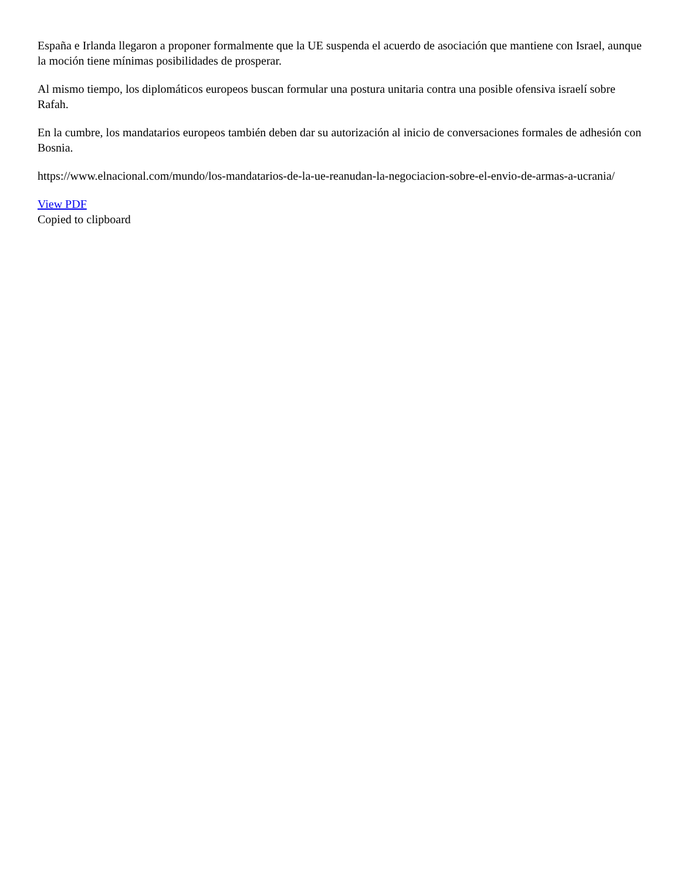España e Irlanda llegaron a proponer formalmente que la UE suspenda el acuerdo de asociación que mantiene con Israel, aunque la moción tiene mínimas posibilidades de prosperar.
Al mismo tiempo, los diplomáticos europeos buscan formular una postura unitaria contra una posible ofensiva israelí sobre Rafah.
En la cumbre, los mandatarios europeos también deben dar su autorización al inicio de conversaciones formales de adhesión con Bosnia.
https://www.elnacional.com/mundo/los-mandatarios-de-la-ue-reanudan-la-negociacion-sobre-el-envio-de-armas-a-ucrania/
View PDF
Copied to clipboard